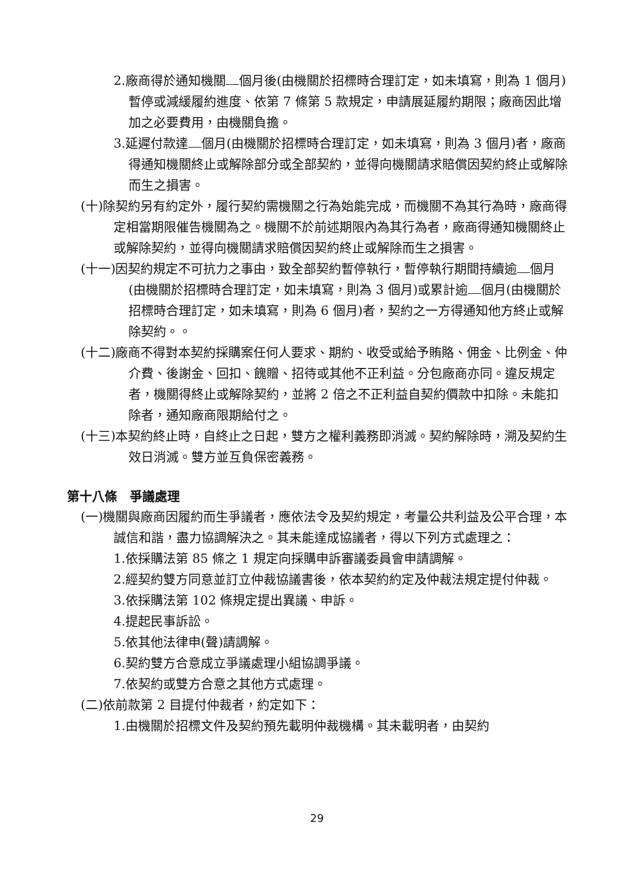2.廠商得於通知機關 個月後(由機關於招標時合理訂定，如未填寫，則為 1 個月)暫停或減緩履約進度、依第 7 條第 5 款規定，申請展延履約期限；廠商因此增加之必要費用，由機關負擔。
3.延遲付款達 個月(由機關於招標時合理訂定，如未填寫，則為 3 個月)者，廠商得通知機關終止或解除部分或全部契約，並得向機關請求賠償因契約終止或解除而生之損害。
(十)除契約另有約定外，履行契約需機關之行為始能完成，而機關不為其行為時，廠商得定相當期限催告機關為之。機關不於前述期限內為其行為者，廠商得通知機關終止或解除契約，並得向機關請求賠償因契約終止或解除而生之損害。
(十一)因契約規定不可抗力之事由，致全部契約暫停執行，暫停執行期間持續逾 個月(由機關於招標時合理訂定，如未填寫，則為 3 個月)或累計逾 個月(由機關於招標時合理訂定，如未填寫，則為 6 個月)者，契約之一方得通知他方終止或解除契約。。
(十二)廠商不得對本契約採購案任何人要求、期約、收受或給予賄賂、佣金、比例金、仲介費、後謝金、回扣、餽贈、招待或其他不正利益。分包廠商亦同。違反規定者，機關得終止或解除契約，並將 2 倍之不正利益自契約價款中扣除。未能扣除者，通知廠商限期給付之。
(十三)本契約終止時，自終止之日起，雙方之權利義務即消滅。契約解除時，溯及契約生效日消滅。雙方並互負保密義務。
第十八條　爭議處理
(一)機關與廠商因履約而生爭議者，應依法令及契約規定，考量公共利益及公平合理，本誠信和諧，盡力協調解決之。其未能達成協議者，得以下列方式處理之：
1.依採購法第 85 條之 1 規定向採購申訴審議委員會申請調解。
2.經契約雙方同意並訂立仲裁協議書後，依本契約約定及仲裁法規定提付仲裁。
3.依採購法第 102 條規定提出異議、申訴。
4.提起民事訴訟。
5.依其他法律申(聲)請調解。
6.契約雙方合意成立爭議處理小組協調爭議。
7.依契約或雙方合意之其他方式處理。
(二)依前款第 2 目提付仲裁者，約定如下：
1.由機關於招標文件及契約預先載明仲裁機構。其未載明者，由契約
29